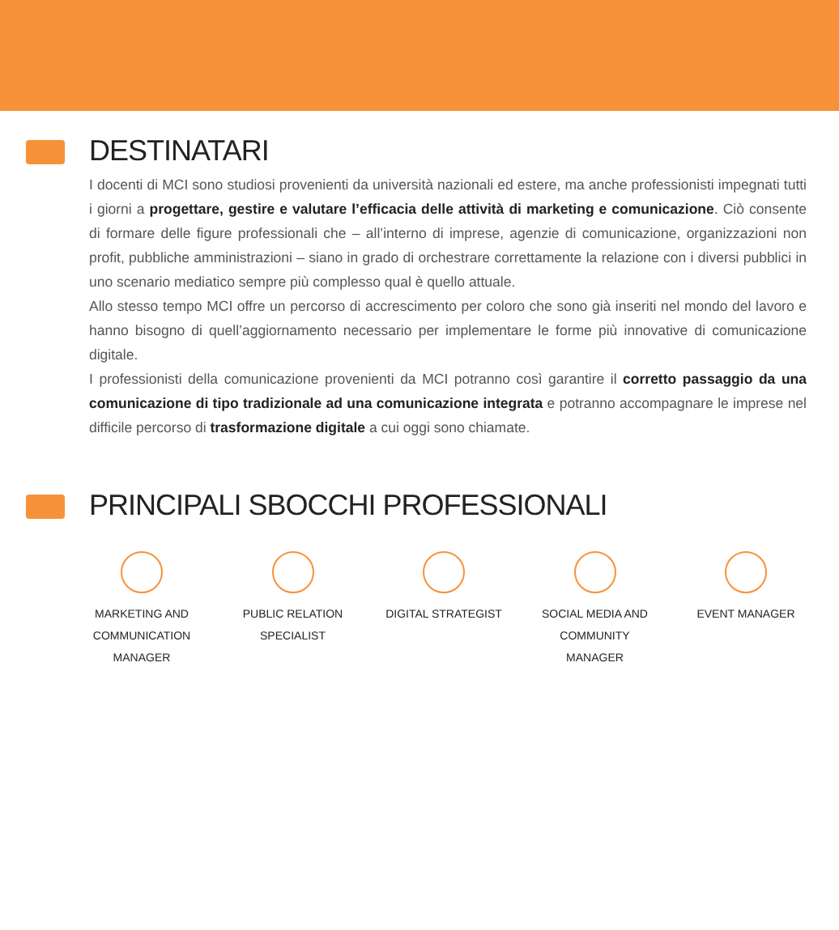DESTINATARI
I docenti di MCI sono studiosi provenienti da università nazionali ed estere, ma anche professionisti impegnati tutti i giorni a progettare, gestire e valutare l’efficacia delle attività di marketing e comunicazione. Ciò consente di formare delle figure professionali che – all’interno di imprese, agenzie di comunicazione, organizzazioni non profit, pubbliche amministrazioni – siano in grado di orchestrare correttamente la relazione con i diversi pubblici in uno scenario mediatico sempre più complesso qual è quello attuale.
Allo stesso tempo MCI offre un percorso di accrescimento per coloro che sono già inseriti nel mondo del lavoro e hanno bisogno di quell’aggiornamento necessario per implementare le forme più innovative di comunicazione digitale.
I professionisti della comunicazione provenienti da MCI potranno così garantire il corretto passaggio da una comunicazione di tipo tradizionale ad una comunicazione integrata e potranno accompagnare le imprese nel difficile percorso di trasformazione digitale a cui oggi sono chiamate.
PRINCIPALI SBOCCHI PROFESSIONALI
MARKETING AND
COMMUNICATION
MANAGER
PUBLIC RELATION
SPECIALIST
DIGITAL STRATEGIST
SOCIAL MEDIA AND
COMMUNITY
MANAGER
EVENT MANAGER